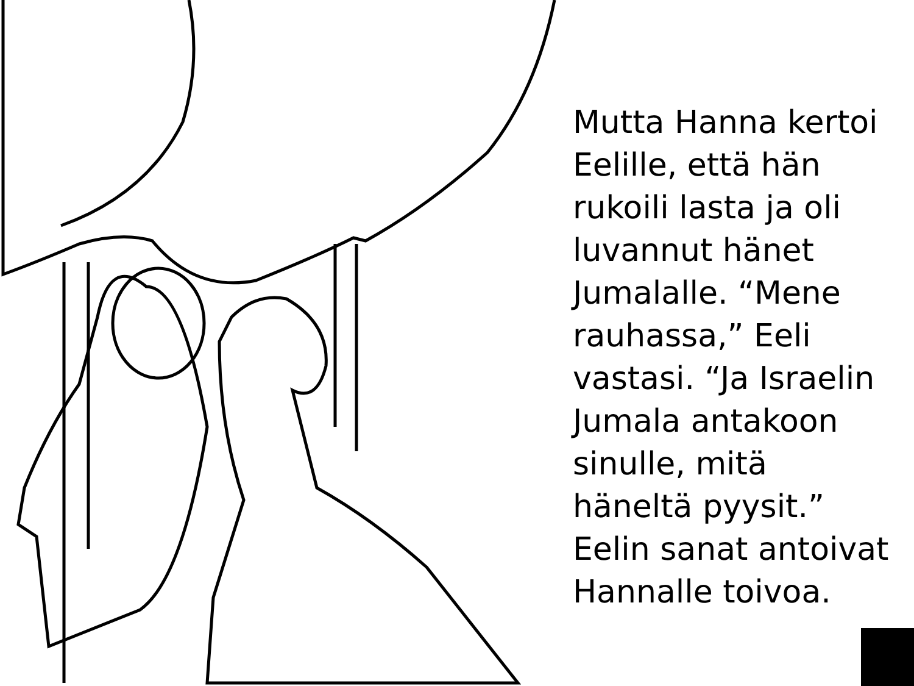Mutta Hanna kertoi Eelille, että hän rukoili lasta ja oli luvannut hänet Jumalalle. “Mene rauhassa,” Eeli vastasi. “Ja Israelin Jumala antakoon sinulle, mitä häneltä pyysit.” Eelin sanat antoivat Hannalle toivoa.